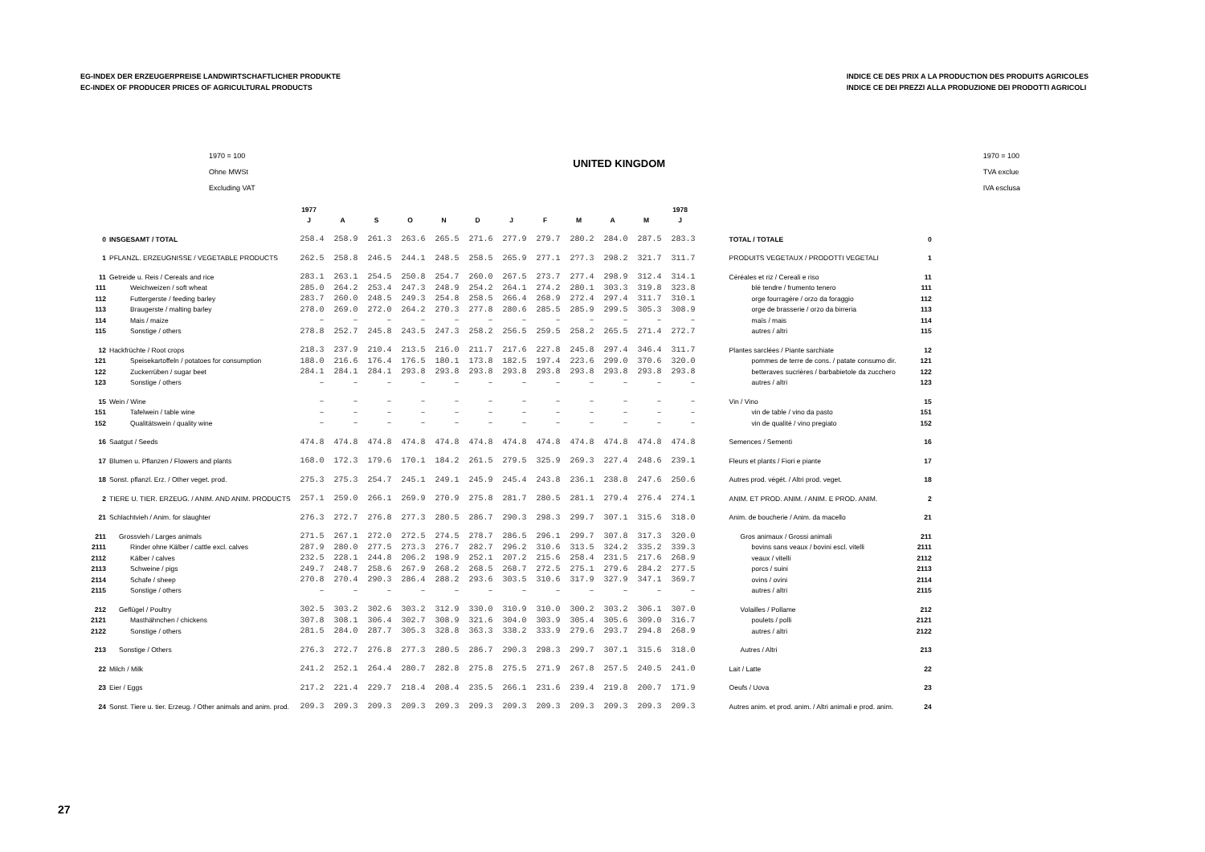EG-INDEX DER ERZEUGERPREISE LANDWIRTSCHAFTLICHER PRODUKTE
EC-INDEX OF PRODUCER PRICES OF AGRICULTURAL PRODUCTS
INDICE CE DES PRIX A LA PRODUCTION DES PRODUITS AGRICOLES
INDICE CE DEI PREZZI ALLA PRODUZIONE DEI PRODOTTI AGRICOLI
1970 = 100
Ohne MWSt
Excluding VAT
UNITED KINGDOM
1970 = 100
TVA exclue
IVA esclusa
| | | 1977 | | | | | | | | | | | 1978 | | |
| --- | --- | --- | --- | --- | --- | --- | --- | --- | --- | --- | --- | --- | --- | --- | --- |
| | | J | A | S | O | N | D | J | F | M | A | M | J | | |
| 0 | INSGESAMT / TOTAL | 258.4 | 258.9 | 261.3 | 263.6 | 265.5 | 271.6 | 277.9 | 279.7 | 280.2 | 284.0 | 287.5 | 283.3 | TOTAL / TOTALE | 0 |
| 1 | PFLANZL. ERZEUGNISSE / VEGETABLE PRODUCTS | 262.5 | 258.8 | 246.5 | 244.1 | 248.5 | 258.5 | 265.9 | 277.1 | 2?7.3 | 298.2 | 321.7 | 311.7 | PRODUITS VEGETAUX / PRODOTTI VEGETALI | 1 |
| 11 | Getreide u. Reis / Cereals and rice | 283.1 | 263.1 | 254.5 | 250.8 | 254.7 | 260.0 | 267.5 | 273.7 | 277.4 | 298.9 | 312.4 | 314.1 | Céréales et riz / Cereali e riso | 11 |
| 111 | Weichweizen / soft wheat | 285.0 | 264.2 | 253.4 | 247.3 | 248.9 | 254.2 | 264.1 | 274.2 | 280.1 | 303.3 | 319.8 | 323.8 | blé tendre / frumento tenero | 111 |
| 112 | Futtergerste / feeding barley | 283.7 | 260.0 | 248.5 | 249.3 | 254.8 | 258.5 | 266.4 | 268.9 | 272.4 | 297.4 | 311.7 | 310.1 | orge fourragère / orzo da foraggio | 112 |
| 113 | Braugerste / malting barley | 278.0 | 269.0 | 272.0 | 264.2 | 270.3 | 277.8 | 280.6 | 285.5 | 285.9 | 299.5 | 305.3 | 308.9 | orge de brasserie / orzo da birreria | 113 |
| 114 | Mais / maize | – | – | – | – | – | – | – | – | – | – | – | – | maïs / mais | 114 |
| 115 | Sonstige / others | 278.8 | 252.7 | 245.8 | 243.5 | 247.3 | 258.2 | 256.5 | 259.5 | 258.2 | 265.5 | 271.4 | 272.7 | autres / altri | 115 |
| 12 | Hackfrüchte / Root crops | 218.3 | 237.9 | 210.4 | 213.5 | 216.0 | 211.7 | 217.6 | 227.8 | 245.8 | 297.4 | 346.4 | 311.7 | Plantes sarclées / Piante sarchiate | 12 |
| 121 | Speisekartoffeln / potatoes for consumption | 188.0 | 216.6 | 176.4 | 176.5 | 180.1 | 173.8 | 182.5 | 197.4 | 223.6 | 299.0 | 370.6 | 320.0 | pommes de terre de cons. / patate consumo dir. | 121 |
| 122 | Zuckerrüben / sugar beet | 284.1 | 284.1 | 284.1 | 293.8 | 293.8 | 293.8 | 293.8 | 293.8 | 293.8 | 293.8 | 293.8 | 293.8 | betteraves sucrières / barbabietole da zucchero | 122 |
| 123 | Sonstige / others | – | – | – | – | – | – | – | – | – | – | – | – | autres / altri | 123 |
| 15 | Wein / Wine | – | – | – | – | – | – | – | – | – | – | – | – | Vin / Vino | 15 |
| 151 | Tafelwein / table wine | – | – | – | – | – | – | – | – | – | – | – | – | vin de table / vino da pasto | 151 |
| 152 | Qualitätswein / quality wine | – | – | – | – | – | – | – | – | – | – | – | – | vin de qualité / vino pregiato | 152 |
| 16 | Saatgut / Seeds | 474.8 | 474.8 | 474.8 | 474.8 | 474.8 | 474.8 | 474.8 | 474.8 | 474.8 | 474.8 | 474.8 | 474.8 | Semences / Sementi | 16 |
| 17 | Blumen u. Pflanzen / Flowers and plants | 168.0 | 172.3 | 179.6 | 170.1 | 184.2 | 261.5 | 279.5 | 325.9 | 269.3 | 227.4 | 248.6 | 239.1 | Fleurs et plants / Fiori e piante | 17 |
| 18 | Sonst. pflanzl. Erz. / Other veget. prod. | 275.3 | 275.3 | 254.7 | 245.1 | 249.1 | 245.9 | 245.4 | 243.8 | 236.1 | 238.8 | 247.6 | 250.6 | Autres prod. végét. / Altri prod. veget. | 18 |
| 2 | TIERE U. TIER. ERZEUG. / ANIM. AND ANIM. PRODUCTS | 257.1 | 259.0 | 266.1 | 269.9 | 270.9 | 275.8 | 281.7 | 280.5 | 281.1 | 279.4 | 276.4 | 274.1 | ANIM. ET PROD. ANIM. / ANIM. E PROD. ANIM. | 2 |
| 21 | Schlachtvieh / Anim. for slaughter | 276.3 | 272.7 | 276.8 | 277.3 | 280.5 | 286.7 | 290.3 | 298.3 | 299.7 | 307.1 | 315.6 | 318.0 | Anim. de boucherie / Anim. da macello | 21 |
| 211 | Grossvieh / Larges animals | 271.5 | 267.1 | 272.0 | 272.5 | 274.5 | 278.7 | 286.5 | 296.1 | 299.7 | 307.8 | 317.3 | 320.0 | Gros animaux / Grossi animali | 211 |
| 2111 | Rinder ohne Kälber / cattle excl. calves | 287.9 | 280.0 | 277.5 | 273.3 | 276.7 | 282.7 | 296.2 | 310.6 | 313.5 | 324.2 | 335.2 | 339.3 | bovins sans veaux / bovini escl. vitelli | 2111 |
| 2112 | Kälber / calves | 232.5 | 228.1 | 244.8 | 206.2 | 198.9 | 252.1 | 207.2 | 215.6 | 258.4 | 231.5 | 217.6 | 268.9 | veaux / vitelli | 2112 |
| 2113 | Schweine / pigs | 249.7 | 248.7 | 258.6 | 267.9 | 268.2 | 268.5 | 268.7 | 272.5 | 275.1 | 279.6 | 284.2 | 277.5 | porcs / suini | 2113 |
| 2114 | Schafe / sheep | 270.8 | 270.4 | 290.3 | 286.4 | 288.2 | 293.6 | 303.5 | 310.6 | 317.9 | 327.9 | 347.1 | 369.7 | ovins / ovini | 2114 |
| 2115 | Sonstige / others | – | – | – | – | – | – | – | – | – | – | – | – | autres / altri | 2115 |
| 212 | Geflügel / Poultry | 302.5 | 303.2 | 302.6 | 303.2 | 312.9 | 330.0 | 310.9 | 310.0 | 300.2 | 303.2 | 306.1 | 307.0 | Volailles / Pollame | 212 |
| 2121 | Masthähnchen / chickens | 307.8 | 308.1 | 306.4 | 302.7 | 308.9 | 321.6 | 304.0 | 303.9 | 305.4 | 305.6 | 309.0 | 316.7 | poulets / polli | 2121 |
| 2122 | Sonstige / others | 281.5 | 284.0 | 287.7 | 305.3 | 328.8 | 363.3 | 338.2 | 333.9 | 279.6 | 293.7 | 294.8 | 268.9 | autres / altri | 2122 |
| 213 | Sonstige / Others | 276.3 | 272.7 | 276.8 | 277.3 | 280.5 | 286.7 | 290.3 | 298.3 | 299.7 | 307.1 | 315.6 | 318.0 | Autres / Altri | 213 |
| 22 | Milch / Milk | 241.2 | 252.1 | 264.4 | 280.7 | 282.8 | 275.8 | 275.5 | 271.9 | 267.8 | 257.5 | 240.5 | 241.0 | Lait / Latte | 22 |
| 23 | Eier / Eggs | 217.2 | 221.4 | 229.7 | 218.4 | 208.4 | 235.5 | 266.1 | 231.6 | 239.4 | 219.8 | 200.7 | 171.9 | Oeufs / Uova | 23 |
| 24 | Sonst. Tiere u. tier. Erzeug. / Other animals and anim. prod. | 209.3 | 209.3 | 209.3 | 209.3 | 209.3 | 209.3 | 209.3 | 209.3 | 209.3 | 209.3 | 209.3 | 209.3 | Autres anim. et prod. anim. / Altri animali e prod. anim. | 24 |
27